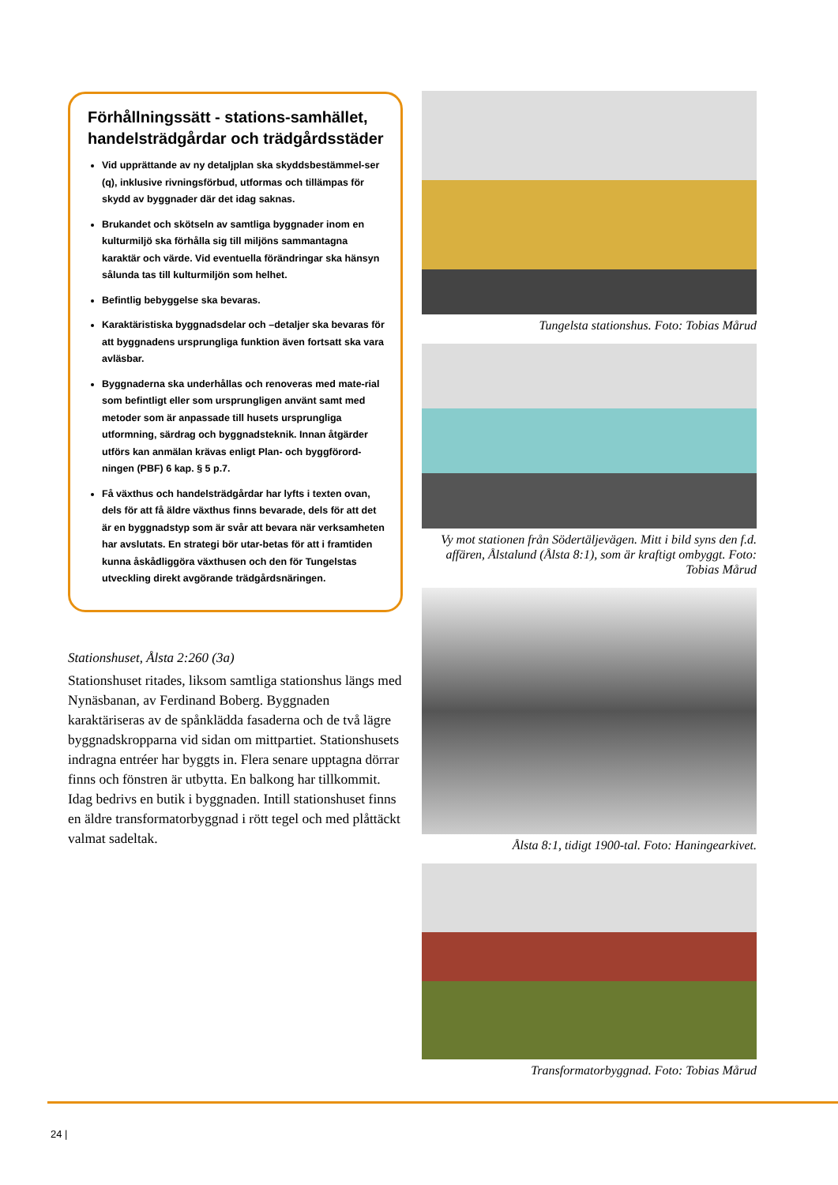Förhållningssätt - stations-samhället, handelsträdgårdar och trädgårdsstäder
Vid upprättande av ny detaljplan ska skyddsbestämmel-ser (q), inklusive rivningsförbud, utformas och tillämpas för skydd av byggnader där det idag saknas.
Brukandet och skötseln av samtliga byggnader inom en kulturmiljö ska förhålla sig till miljöns sammantagna karaktär och värde. Vid eventuella förändringar ska hänsyn sålunda tas till kulturmiljön som helhet.
Befintlig bebyggelse ska bevaras.
Karaktäristiska byggnadsdelar och –detaljer ska bevaras för att byggnadens ursprungliga funktion även fortsatt ska vara avläsbar.
Byggnaderna ska underhållas och renoveras med mate-rial som befintligt eller som ursprungligen använt samt med metoder som är anpassade till husets ursprungliga utformning, särdrag och byggnadsteknik. Innan åtgärder utförs kan anmälan krävas enligt Plan- och byggförord-ningen (PBF) 6 kap. § 5 p.7.
Få växthus och handelsträdgårdar har lyfts i texten ovan, dels för att få äldre växthus finns bevarade, dels för att det är en byggnadstyp som är svår att bevara när verksamheten har avslutats. En strategi bör utar-betas för att i framtiden kunna åskådliggöra växthusen och den för Tungelstas utveckling direkt avgörande trädgårdsnäringen.
Stationshuset, Ålsta 2:260 (3a)
Stationshuset ritades, liksom samtliga stationshus längs med Nynäsbanan, av Ferdinand Boberg. Byggnaden karaktäriseras av de spånklädda fasaderna och de två lägre byggnadskropparna vid sidan om mittpartiet. Stationshusets indragna entréer har byggts in. Flera senare upptagna dörrar finns och fönstren är utbytta. En balkong har tillkommit. Idag bedrivs en butik i byggnaden. Intill stationshuset finns en äldre transformatorbyggnad i rött tegel och med plåttäckt valmat sadeltak.
Tungelsta stationshus. Foto: Tobias Mårud
Vy mot stationen från Södertäljevägen. Mitt i bild syns den f.d. affären, Ålstalund (Ålsta 8:1), som är kraftigt ombyggt. Foto: Tobias Mårud
Ålsta 8:1, tidigt 1900-tal. Foto: Haningearkivet.
Transformatorbyggnad. Foto: Tobias Mårud
24 |